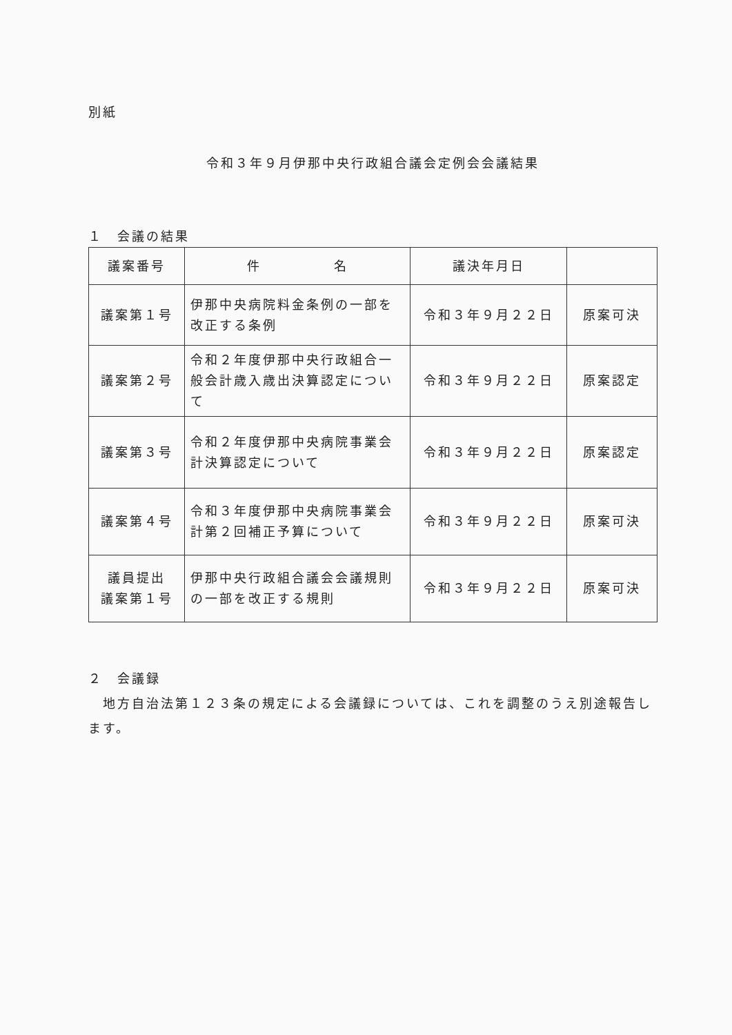別紙
令和３年９月伊那中央行政組合議会定例会会議結果
１　会議の結果
| 議案番号 | 件 名 | 議決年月日 | |
| --- | --- | --- | --- |
| 議案第１号 | 伊那中央病院料金条例の一部を改正する条例 | 令和３年９月２２日 | 原案可決 |
| 議案第２号 | 令和２年度伊那中央行政組合一般会計歳入歳出決算認定について | 令和３年９月２２日 | 原案認定 |
| 議案第３号 | 令和２年度伊那中央病院事業会計決算認定について | 令和３年９月２２日 | 原案認定 |
| 議案第４号 | 令和３年度伊那中央病院事業会計第２回補正予算について | 令和３年９月２２日 | 原案可決 |
| 議員提出 議案第１号 | 伊那中央行政組合議会会議規則の一部を改正する規則 | 令和３年９月２２日 | 原案可決 |
２　会議録
　地方自治法第１２３条の規定による会議録については、これを調整のうえ別途報告します。